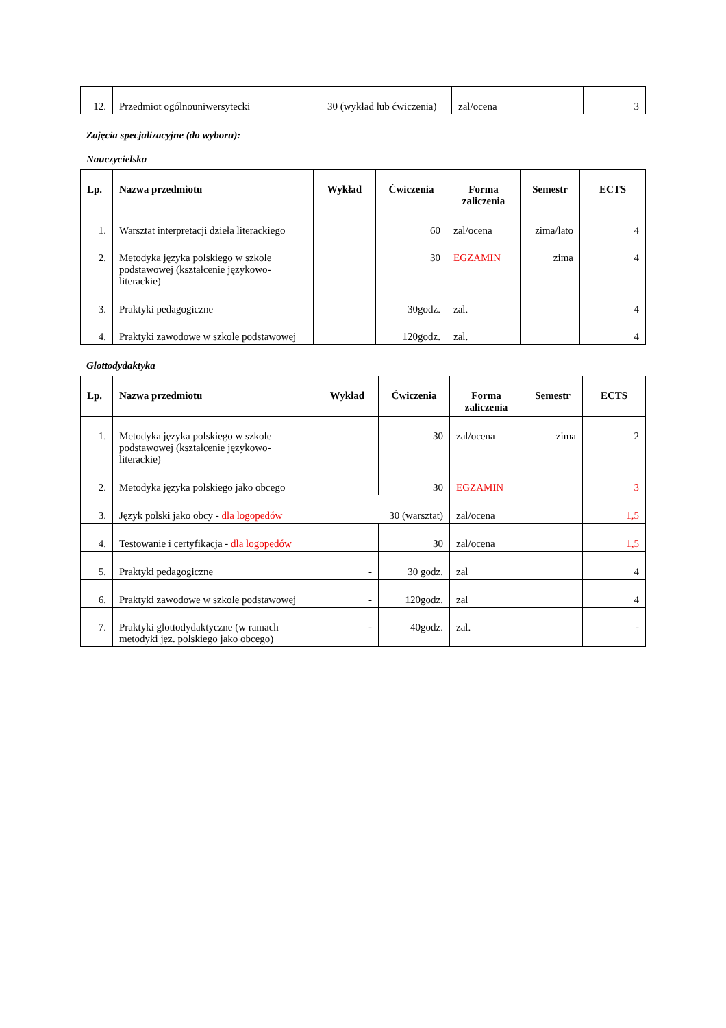| 12. | Przedmiot ogólnouniwersytecki | 30 (wykład lub ćwiczenia) | zal/ocena | | 3 |
Zajęcia specjalizacyjne (do wyboru):
Nauczycielska
| Lp. | Nazwa przedmiotu | Wykład | Ćwiczenia | Forma zaliczenia | Semestr | ECTS |
| --- | --- | --- | --- | --- | --- | --- |
| 1. | Warsztat interpretacji dzieła literackiego | | 60 | zal/ocena | zima/lato | 4 |
| 2. | Metodyka języka polskiego w szkole podstawowej (kształcenie językowo-literackie) | | 30 | EGZAMIN | zima | 4 |
| 3. | Praktyki pedagogiczne | | 30godz. | zal. | | 4 |
| 4. | Praktyki zawodowe w szkole podstawowej | | 120godz. | zal. | | 4 |
Glottodydaktyka
| Lp. | Nazwa przedmiotu | Wykład | Ćwiczenia | Forma zaliczenia | Semestr | ECTS |
| --- | --- | --- | --- | --- | --- | --- |
| 1. | Metodyka języka polskiego w szkole podstawowej (kształcenie językowo-literackie) | | 30 | zal/ocena | zima | 2 |
| 2. | Metodyka języka polskiego jako obcego | | 30 | EGZAMIN | | 3 |
| 3. | Język polski jako obcy - dla logopedów | 30 (warsztat) | | zal/ocena | | 1,5 |
| 4. | Testowanie i certyfikacja - dla logopedów | | 30 | zal/ocena | | 1,5 |
| 5. | Praktyki pedagogiczne | - | 30 godz. | zal | | 4 |
| 6. | Praktyki zawodowe w szkole podstawowej | - | 120godz. | zal | | 4 |
| 7. | Praktyki glottodydaktyczne (w ramach metodyki jęz. polskiego jako obcego) | - | 40godz. | zal. | | - |